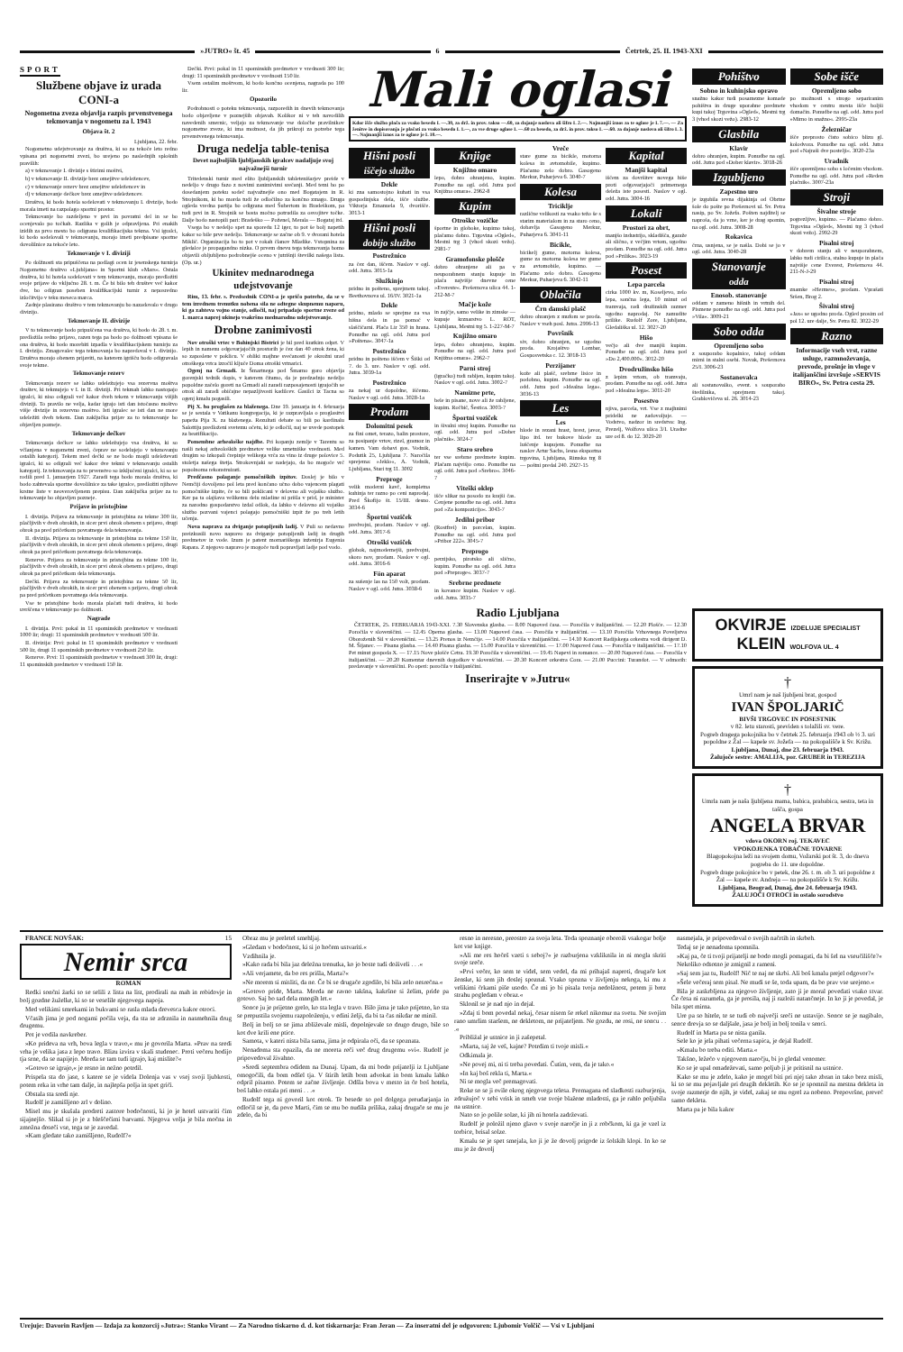»JUTRO« št. 45 6 Četrtek, 25. II. 1943-XXI
SPORT
Službene objave iz urada CONI-a
Nogometna zveza objavlja razpis prvenstvenega tekmovanja v nogometu za l. 1943
Objava št. 2
Ljubljana, 22. febr.
Nogometno udejstvovanje za društva, ki so za tekoče leto redno vpisana pri nogometni zvezi, bo urejeno po naslednjih splošnih pravilih:
a) v tekmovanje I. divizije s štirimi moštvi,
b) v tekmovanje II. divizije brez omejitve udeležencev,
c) v tekmovanje rezerv brez omejitve udeležencev in
d) v tekmovanje dečkov brez omejitve udeležencev.
Društva, ki bodo hotela sodelovati v tekmovanju I. divizije, bodo morala imeti na razpolago sportni prostor.
Tekmovanje bo razdeljeno v prvi in povratni del in se bo ocenjevalo po točkah. Razlika v golih je odpravljena. Pri enakih izidih za prvo mesto bo odigrana kvalifikacijska tekma. Vsi igralci, ki bodo sodelovali v tekmovanju, morajo imeti predpisane sportne dovolilnice za tekoče leto.
Tekmovanje v I. diviziji
Po dolžnosti sta pripuščena na podlagi ocen iz jesenskega turnirja Nogometno društvo »Ljubljana« in Sportni klub »Mars«. Ostala društva, ki bi hotela sodelovati v tem tekmovanju, morajo predložiti svoje prijave do vključno 28. t. m. Če bi bilo teh društev več kakor dve, bo odigran poseben kvalifikacijski turnir z neposredno izločitvijo v teku meseca marca.
Zadnje plasirano društvo v tem tekmovanju bo nazadovalo v drugo divizijo.
Tekmovanje II. divizije
V to tekmovanje bodo pripuščena vsa društva, ki bodo do 28. t. m. predložila redno prijavo, razen tega pa bodo po dolžnosti vpisana še ona društva, ki bodo morebiti izpadla v kvalifikacijskem turnirju za I. divizijo. Zmagovalec tega tekmovanja bo napredoval v I. divizijo. Društva morajo obenem prijaviti, na katerem igrišču bodo odigravala svoje tekme.
Tekmovanje rezerv
Tekmovanja rezerv se lahko udeležujejo vsa rezervna moštva društev, ki tekmujejo v I. in II. diviziji. Pri tekmah lahko nastopajo igralci, ki niso odigrali več kakor dveh tekem v tekmovanju višjih diviziji. To pravilo ne velja, kadar igrajo isti dan istočasno moštvo višje divizije in rezervno moštvo. Isti igralec se isti dan ne more udeležiti dveh tekem. Dan zaključka prijav za to tekmovanje bo objavljen pozneje.
Tekmovanje dečkov
Tekmovanja dečkov se lahko udeležujejo vsa društva, ki so včlanjena v nogometni zvezi, čeprav ne sodelujejo v tekmovanju ostalih kategorij. Tekem med dečki se ne bodo mogli udeleževati igralci, ki so odigrali več kakor dve tekmi v tekmovanju ostalih kategorij. Iz tekmovanja za to prvenstvo so izključeni igralci, ki so se rodili pred 1. januarjem 1927. Zaradi tega bodo morala društva, ki bodo zahtevala sportne dovolilnice za take igralce, predložiti njihove krstne liste v neoverovljenem prepisu. Dan zaključka prijav za to tekmovanje bo objavljen pozneje.
Prijave in pristojbine
I. divizija. Prijava za tekmovanje in pristojbina za tekme 300 lir, plačljivih v dveh obrokih, in sicer prvi obrok obenem s prijavo, drugi obrok pa pred pričetkom povratnega dela tekmovanja.
II. divizija. Prijava za tekmovanje in pristojbina za tekme 150 lir, plačljivih v dveh obrokih, in sicer prvi obrok obenem s prijavo, drugi obrok pa pred pričetkom povratnega dela tekmovanja.
Rezerve. Prijava za tekmovanje in pristojbina za tekme 100 lir, plačljivih v dveh obrokih, in sicer prvi obrok obenem s prijavo, drugi obrok pa pred pričetkom dela tekmovanja.
Dečki. Prijava za tekmovanje in pristojbina za tekme 50 lir, plačljivih v dveh obrokih, in sicer prvi obenem s prijavo, drugi obrok pa pred pričetkom povratnega dela tekmovanja.
Vse te pristojbine bodo morala plačati tudi društva, ki bodo uvrščena v tekmovanje po dolžnosti.
Nagrade
I. divizija. Prvi: pokal in 11 spominskih predmetov v vrednosti 1000 lir; drugi: 11 spominskih predmetov v vrednosti 500 lir.
II. divizija: Prvi: pokal in 11 spominskih predmetov v vrednosti 500 lir, drugi 11 spominskih predmetov v vrednosti 250 lir.
Rezerve. Prvi: 11 spominskih predmetov v vrednosti 300 lir, drugi: 11 spominskih predmetov v vrednosti 150 lir.
Dečki. Prvi: pokal in 11 spominskih predmetov v vrednosti 300 lir; drugi: 11 spominskih predmetov v vrednosti 150 lir.
Vsem ostalim moštvom, ki bodo končno ocenjena, nagrada po 100 lir.
Opozorilo
Podrobnosti o poteku tekmovanja, razporedih in dnevih tekmovanja bodo objavljene v poznejših objavah. Kolikor ni v teh navodilih navedenih smernic, veljajo za tekmovanje vse določbe pravilnikov nogometne zveze, ki ima možnost, da jih prikroji za potrebe tega prvenstvenega tekmovanja.
Druga nedelja table-tenisa
Devet najboljših ljubljanskih igralcev nadaljuje svoj najvažnejši turnir
Tritedenski turnir med elito ljubljanskih tabletenišarjev preide v nedeljo v drugo fazo z novimi zanimivimi srečanji. Med temi bo po dosedanjem poteku sodeč najvažnejše ono med Bogatajem in R. Strojnikom, ki bo morda tudi že odločilno za končno zmago. Druga ogleda vredna partija bo odigrana med Šubertom in Bradeškom, pa tudi prvi in R. Strojnik se bosta močno potrudila za osvojitev točke. Dalje bodo nastopili pari: Bradeško — Poženel, Merala — Bogataj itd.
Vsega bo v nedeljo spet na sporedu 12 iger, to pot še bolj napetih kakor so bile prve nedeljo. Tekmovanje se začne ob 9. v dvorani hotela Miklič. Organizacija bo to pot v rokah članov Mladike. Vstopnina za gledalce je propagandno nizka. O prvem dnevu tega tekmovanja bomo objavili obljubljeno podrobnejše oceno v jutrišnji številki našega lista. (Op. ur.)
Ukinitev mednarodnega udejstvovanje
Rim, 13. febr. s. Predsednik CONI-a je spričo potrebe, da se v tem izrednem trenutku nobena sila ne odtegne skupnemu naporu, ki ga zahteva vojno stanje, odločil, naj pripadajo sportne zveze od 1. marca naprej ukinejo vsakršno mednarodno udejstvovanje.
Drobne zanimivosti
Nov otroški vrtec v Bohinjski Bistrici je bil pred kratkim odprt. V lepih in namenu odgovarjajočih prostorih je čez dan 40 otrok žena, ki so zaposlene v poklicu. V obliki majhne svečanosti je okrožni urad otroškega vrtca izročil ključe Doma otroški vrtnarici.
Ogenj na Grmadi. Iz Šmartnega pod Šmarno goro objavlja gorenjski tednik dopis, v katerem čitamo, da je predzadnjo nedeljo popoldne začelo goreti na Grmadi ali zaradi razposajenosti igrajočih se otrok ali zaradi običajne nepazljivosti kadilcev. Gasilci iz Tacna so ogenj kmalu pogasili.
Pij X. bo proglašen za blaženega. Dne 19. januarja in 4. februarja se je sestala v Vatikanu kongregacija, ki je razpravljala o proglasitvi papeža Pija X. za blaženega. Rezultati debate so bili po kardinalu Salottiju predloženi svetemu očetu, ki je odločil, naj se uvede postopek za beatifikacijo.
Pomembne arheološke najdbe. Pri kopanju zemlje v Tarentu so našli nekaj arheoloških predmetov velike umetniške vrednosti. Med drugim so izkopali črepinje velikega vrča za vino iz druge polovice 5. stoletja našega štetja. Strokovnjaki se nadejajo, da bo mogoče vrč popolnoma rekonstruirati.
Predčasno polaganje pomočniških izpitov. Doslej je bilo v Nemčiji dovoljeno pol leta pred končano učno dobo vajencem plagati pomočniške izpite, če so bili poklicani v delovno ali vojaško službo. Ker pa ta olajšava velikemu delu mladine ni prišla v prid, je minister za narodno gospodarstvo izdal odlok, da lahko v delovno ali vojaško službo pozvani vajenci polagajo pomočniški izpit že po treh letih učenja.
Nova naprava za dviganje potopljenih ladij. V Puli so nedavno preizkusili novo napravo za dviganje potopljenih ladij in drugih predmetov iz vode. Izum je patent mornariškega inženirja Eugenia Rapara. Z njegovo napravo je mogoče tudi popravljati ladje pod vodo.
Mali oglasi
Kdor išče službo plača za vsako besedo L —.30, za drž. in prov. takso —.60, za dajanje naslova ali šifro L 2.—. Najmanjši iznos za te oglase je L 7.—. — Za ženitve in dopisovanja je plačati za vsako besedo L 1.—, za vse druge oglase L —.60 za besedo, za drž. in prov. takso L —.60. za dajanje naslova ali šifro L 3.—. Najmanjši iznos za te oglase je L 10.—.
Hišni posli
iščejo službo
Dekle
ki zna samostojno kuhati in vsa gospodinjska dela, išče službe. Viktorja Emanuela 9, dvorišče. 3013-1
Hišni posli
dobijo službo
Postrežnico
za čez dan, iščem. Naslov v ogl. odd. Jutra. 3015-1a
Služkinjo
pridno in pošteno, sprejmem takoj. Beethovnova ul. 16/IV. 3021-1a
Dekle
pridno, mlado se sprejme za vsa hišna dela in pa pomoč v slaščičarni. Plača Lir 350 in hrana. Ponudbe na ogl. odd. Jutra pod »Poštena«. 3047-1a
Postrežnico
pridno in pošteno iščem v Šiški od 7. do 3. ure. Naslov v ogl. odd. Jutra. 3039-1a
Postrežnico
za nekaj ur dopoldne, iščemo. Naslov v ogl. odd. Jutra. 3028-1a
Prodam
Dolomitni pesek
za fini omet, terazo, balin prostore, za posipanje vrtov, rizel, gramoz in kamen. Vam dobavi gos. Vodnik, Podutik 25, Ljubljana 7. Naročila sprejema: »Jeklo«, A. Vodnik, Ljubljana, Stari trg 11. 3002
Preproge
velik moderni kavč, kompletna kuhinja ter razno po ceni naprodaj. Pred Škofijo št. 15/III. desno. 3034-6
Športni voziček
predvojni, prodam. Naslov v ogl. odd. Jutra. 3017-6
Otroški voziček
globok, najmodernejši, predvojni, skoro nov, prodam. Naslov v ogl. odd. Jutra. 3016-6
Fön aparat
za sušenje las na 150 volt, prodam. Naslov v ogl. odd. Jutra. 3038-6
Knjige
Knjižno omaro
lepo, dobro ohranjeno, kupim. Ponudbe na ogl. odd. Jutra pod Knjižna omara«. 2962-8
Kupim
Otroške vozičke
športne in globoke, kupimo takoj, plačamo dobro. Trgovina »Ogled«, Mestni trg 3 (vhod skozi vežo). 2981-7
Gramofonske plošče
dobro ohranjene ali pa v neuporabnem stanju kupuje in plača najvišje dnevne cene »Evereste«. Prešernova ulica 44. 1-212-M-7
Mačje kože
in zajčje, samo velike in zimske — kupuje krznarstvo L. ROT, Ljubljana, Mestni trg 5. 1-227-M-7
Knjižno omaro
lepo, dobro ohranjeno, kupim. Ponudbe na ogl. odd. Jutra pod Knjižna omara«. 2962-7
Parni stroj
(igračko) tudi rabljen, kupim takoj. Naslov v ogl. odd. Jutra. 3002-7
Namizne prte,
bele in pisane, nove ali že rabljene, kupim. Ročbič, Šestica. 3003-7
Športni voziček
in šivalni stroj kupim. Ponudbe na ogl. odd. Jutra pod »Dober plačnik«. 3024-7
Staro srebro
ter vse srebrne predmete kupim. Plačam najvišjo ceno. Ponudbe na ogl. odd. Jutra pod »Srebro«. 3046-7
Viteški oklep
išče slikar na posodo za krajši čas. Cenjene ponudbe na ogl. odd. Jutra pod »Za kompozicijo«. 3043-7
Jedilni pribor
(Rostfrei) in porcelan, kupim. Ponudbe na ogl. odd. Jutra pod »Pribor 222«. 3045-7
Preprogo
perzijsko, pirotsko ali slično, kupim. Ponudbe na ogl. odd. Jutra pod »Preproge«. 3037-7
Srebrne predmete
in kovance kupim. Naslov v ogl. odd. Jutra. 3035-7
Vreče
stare gume za bicikle, motorna kolesa in avtomobile, kupimo. Plačamo zelo dobro. Gasogeno Merkur, Puharjeva 6. 3040-7
Kolesa
Tricikljе
različne velikosti za vsako težo še s starim materialom in za staro ceno, dobavlja Gasogeno Merkur, Puharjeva 6. 3041-11
Bicikle,
bicikelj gume, motorna kolesa, gume za motorna kolesa ter gume za avtomobile, kupimo. — Plačamo zelo dobro. Gasogeno Merkur, Puharjeva 6. 3042-11
Oblačila
Črn damski plašč
dobro ohranjen z mufom se proda. Naslov v vseh posl. Jutra. 2996-13
Površnik
siv, dobro ohranjen, se ugodno proda. Krojaštvo Lombar, Gosposvetska c. 12. 3018-13
Perzijaner
kože ali plašč, srebrne lisice in podobno, kupim. Ponudbe na ogl. odd. Jutra pod »Idealna lega«. 3036-13
Les
Les
hlode in rezani hrast, brest, javor, lipo itd. ter bukove hlode za luščenje kupujem. Ponudbe na naslov Artur Sachs, lesna eksportna trgovina, Ljubljana, Rimska trg 8 — poštni predal 240. 2927-15
Kapital
Manjši kapital
iščem za dovršitev novega hiše proti odgovarjajoči primernega deleža iste posesti. Naslov v ogl. odd. Jutra. 3004-16
Lokali
Prostori za obrt,
manjšo industrijo, skladišča, garaže ali slično, z večjim vrtom, ugodno prodam. Ponudbe na ogl. odd. Jutra pod »Prilika«. 3023-19
Posest
Lepa parcela
cirka 1000 kv. m, Koseljevo, zelo lepa, sončna lega, 10 minut od tramvaja, radi družinskih razmer ugodno naprodaj. Ne zamudite prilike. Rudolf Zore, Ljubljana, Gledališka ul. 12. 3027-20
Hišo
večjo ali dve manjši kupim. Ponudbe na ogl. odd. Jutra pod »Do 2,400.000«. 3012-20
Dvodružinsko hišo
z lepim vrtom, ob tramvaju, prodam. Ponudbe na ogl. odd. Jutra pod »Idealna lega«. 3011-20
Posestvo
njiva, parcela, vrt. Vse z majhnimi pridelki ne zadovoljuje. — Vodstvo, nadzor in sredstva: Ing. Prezelj, Wolfova ulica 3/I. Uradne ure od 8. do 12. 3029-20
Pohištvo
Sobno in kuhinjsko opravo
snažno kakor tudi posamezne komade pohištva in druge uporabne predmete kupi takoj Trgovina »Ogled«, Mestni trg 3 (vhod skozi vežo). 2983-12
Glasbila
Klavir
dobro ohranjen, kupim. Ponudbe na ogl. odd. Jutra pod »Dober klavir«. 3018-26
Izgubljeno
Zapestno uro
je izgubila revna dijakinja od Obrtne šole do pošte po Prešernovi ul. Sv. Petra nasip, po Sv. Jožefa. Pošten najditelj se naproša, da jo vrne, ker je drag spomin, na ogl. odd. Jutra. 3008-28
Rokavica
črna, usnjena, se je našla. Dobi se jo v ogl. odd. Jutra. 3040-28
Stanovanje
odda
Enosob. stanovanje
oddam v zameno hišnih in vrtnih del. Pismene ponudbe na ogl. odd. Jutra pod »Vila«. 3009-21
Sobo odda
Opremljeno sobo
z souporabo kopalnice, takoj oddam mirni in stalni osebi. Novak, Prešernova 25/I. 3006-23
Sostanovalca
ali sostanovalko, event. s souporabo štedilnika, sprejmem takoj. Grablovičeva ul. 26. 3014-23
Sobe išče
Opremljeno sobo
po možnosti s strogo separiranim vhodom v centru mesta išče boljši domačin. Ponudbe na ogl. odd. Jutra pod »Mirno in snažno«. 2995-23a
Železničar
išče preprosto čisto sobico blizu gl. kolodvora. Ponudbe na ogl. odd. Jutra pod »Najraši dve postelji«. 3020-23a
Uradnik
išče opremljeno sobo s ločenim vhodom. Ponudbe na ogl. odd. Jutra pod »Reden plačnik«. 3007-23a
Stroji
Šivalne stroje
pogrezljive, kupimo. — Plačamo dobro. Trgovina »Ogled«, Mestni trg 3 (vhod skozi vežo). 2992-29
Pisalni stroj
v dobrem stanju ali v neuporabnem, lahko tudi cirilica, stalno kupuje in plača najvišje cene Everest, Prešernova 44. 211-N-J-29
Pisalni stroj
znamke »Hermes«, prodam. Vprašati Sršen, Brog 2.
Šivalni stroj
»Jax« se ugodno proda. Ogled prosim od pol 12. ure dalje, Sv. Petra 82. 3022-29
Razno
Informacije vseh vrst, razne usluge, razmnoževanja, prevode, prošnje in vloge v italijanščini izvršuje »SERVIS BIRO«, Sv. Petra cesta 29.
Radio Ljubljana
ČETRTEK, 25. FEBRUARJA 1943-XXI. 7.30 Slovenska glasba. — 8.00 Napoved časa. — Poročila v italijanščini. — 12.20 Plošče. — 12.30 Poročila v slovenščini. — 12.45 Operna glasba. — 13.00 Napoved časa. — Poročila v italijanščini. — 13.10 Poročila Vrhovnega Poveljstva Oboroženih Sil v slovenščini. — 13.25 Prenos iz Nemčije. — 14.00 Poročila v italijanščini. — 14.10 Koncert Radijskega orkestra vodi dirigent D. M. Šijanec. — Pisana glasba. — 14.40 Pisana glasba. — 15.00 Poročila v slovenščini. — 17.00 Napoved časa. — Poročila v italijanščini. — 17.10 Pet minut gospoda X. — 17.15 Nove plošče Cetra. 19.30 Poročila v slovenščini. — 19.45 Napevi in romance. — 20.00 Napoved časa. — Poročila v italijanščini. — 20.20 Komentar dnevnih dogodkov v slovenščini. — 20.30 Koncert orkestra Cora. — 21.00 Puccini: Turandot. — V odmorih: predavanje v slovenščini. Po operi: poročila v italijanščini.
Inserirajte v »Jutru«
OKVIRJE IZDELUJE SPECIALIST KLEIN WOLFOVA UL. 4
†
Umrl nam je naš ljubljeni brat, gospod
IVAN ŠPOLJARIČ
BIVŠI TRGOVEC IN POSESTNIK
v 82. letu starosti, previden s tolažili sv. vere.
Pogreb dragega pokojnika bo v četrtek 25. februarja 1943 ob ½ 3. uri popoldne z Žal — kapele sv. Jožefa — na pokopališče k Sv. Križu.
Ljubljana, Dunaj, dne 23. februarja 1943.
Žalujoče sestre: AMALIJA, por. GRUBER in TEREZIJA
†
Umrla nam je naša ljubljena mama, babica, prababica, sestra, teta in tašča, gospa
ANGELA BRVAR
vdova OKORN roj. TEKAVEC
VPOKOJENKA TOBAČNE TOVARNE
Blagopokojna leži na svojem domu, Vožarski pot št. 3, do dneva pogreba do 11. ure dopoldne.
Pogreb drage pokojnice bo v petek, dne 26. t. m. ob 3. uri popoldne z Žal — kapele sv. Andreja — na pokopališče k Sv. Križu.
Ljubljana, Beograd, Dunaj, dne 24. februarja 1943.
ŽALUJOČI OTROCI in ostalo sorodstvo
FRANCE NOVŠAK: 15
Nemir srca
ROMAN
Redki sončni žarki so se selili z lista na list, prodirali na mah in robidovje in bolj gozdne žuželke, ki so se veselile njegovega napoja.
Med velikimi smrekami in bukvami so rasla mlada drevesca kakor otroci.
Včasih jima je pod nogami počila veja, da sta se zdrznila in nasmehnila drug drugemu.
Pot je vodila navkreber.
»Ko prideva na vrh, bova legla v travo,« mu je govorila Marta. »Prav na sredi vrha je velika jasa z lepo travo. Blizu izvira v skali studenec. Proti večeru hodijo tja srne, da se napijejo. Morda se tam tudi igrajo, kaj mislite?«
»Gotovo se igrajo,« je resno in nežno potrdil.
Prispela sta do jase, s katere se je videla Dolenja vas v vsej svoji ljubkosti, potem reka in vrhe tam dalje, in najlepša polja in spet griči.
Obstala sta sredi nje.
Rudolf je zamišljeno zrl v dolino.
Misel mu je skušala prodreti zastore bodočnosti, ki jo je hotel ustvariti čim sijajnejšo. Slikal si jo je z bleščečimi barvami. Njegova volja je bila močna in zmožna doseči vse, tega se je zavedal.
»Kam gledate tako zamišljeno, Rudolf?«
Obraz mu je preletel smehljaj.
»Gledam v bodočnost, ki si jo hočem ustvariti.«
Vzdihnila je.
»Kako rada bi bila jaz deležna trenutka, ko jo boste tudi doživeli . . .«
»Ali verjamete, da bo res prišla, Marta?«
»Ne morem si misliti, da ne. Če bi se drugače zgodilo, bi bila zelo nesrečna.«
»Gotovo pride, Marta. Morda ne ravno takšna, kakršne si želim, pride pa gotovo. Saj bo sad dela mnogih let.«
Sonce ju je prijetno grelo, ko sta legla v travo. Bilo jima je tako prijetno, ko sta se prepustila svojemu razpoloženju, v edini želji, da bi ta čas nikdar ne minil.
Bolj in bolj so se jima zbliževale misli, dopolnjevale so drugo drugo, bile so kot dve krili ene ptice.
Samota, v kateri nista bila sama, jima je odpirala oči, da se spoznata.
Nenadoma sta opazila, da ne moreta reči več drug drugemu »vi«. Rudolf je pripovedoval živahno.
»Sredi septembra odidem na Dunaj. Upam, da mi bodo prijatelji iz Ljubljane omogočili, da bom odšel tja. V štirih letih bom advokat in bom kmalu lahko odpril pisarno. Potem se začne življenje. Odšla bova v mesto in če boš hotela, boš lahko ostala pri meni . . .«
Rudolf tegа ni govoril kot otrok. Te besede so pol dolgega preudarjanja in odločil se je, da pove Marti, čim se mu bo nudila prilika, zakaj drugače se mu je zdelo, da bi
resno in neresno, preostro za svoja leta. Toda spoznanje oboroži vsakogar bolje kot vse knjige.
»Ali me res hočeš vzeti s seboj?« je razburjena vzkliknila in ni mogla skriti svoje sreče.
»Prvi večer, ko sem te videl, sem vedel, da mi prihajaš naproti, drugače kot ženske, ki sem jih doslej spoznal. Vsako spozna v življenju nekoga, ki mu z velikimi črkami piše usodo. Če mi jo bi pisala tvoja nedolžnost, potem ji brez strahu pogledam v obraz.«
Sklonil se je nad njo in dejal.
»Zdaj ti bom povedal nekaj, česar nisem še rekel nikomur na svetu. Ne svojim rano umrlim staršem, ne dekletom, ne prijateljem. Ne gozdu, ne rosi, ne soncu . . .«
Približal je ustnice in ji zašepetal.
»Marta, saj že veš, kajne? Potrdim ti tvoje misli.«
Odkimala je.
»Ne povej mi, ni ti treba povedati. Čutim, vem, da je tako.«
»In kaj boš rekla ti, Marta.«
Ni se mogla več premagovati.
Roke so se ji ovile okrog njegovega telesa. Premagana od sladkosti razburjenja, združujoč v sebi vrisk in smeh vse svoje blažene mladosti, ga je rahlo poljubila na ustnice.
Nato so jo polile solze, ki jih ni hotela zadrževati.
Rudolf je položil njeno glavo v svoje naročje in ji z robčkom, ki ga je vzel iz torbice, brisal solze.
Kmalu se je spet smejala, ko ji je že dovolj prigode iz šolskih klopi. In ko se mu je že dovolj
nasmejala, je pripovedoval o svojih načrtih in skrbeh.
Tedaj se je nenadoma spomnila.
»Kaj pa, če ti tvoji prijatelji ne bodo mogli pomagati, da bi šel na vseučilišče?«
Nekoliko odsotno je zmignil z rameni.
»Saj sem jaz tu, Rudolf! Nič te naj ne skrbi. Ali boš kmalu prejel odgovor?«
»Šele večeraj sem pisal. Ne mudi se še, toda upam, da bo prav vse urejeno.«
Bila je zaskrbljena za njegovo življenje, zato ji je moral povedati vsako stvar. Če česa ni razumela, ga je prosila, naj ji razloži natančneje. In ko ji je povedal, je bila spet mirna.
Ure pa so hitele, te se tudi ob največji sreči ne ustavijo. Sonce se je nagibalo, sence drevja so se daljšale, jasa je bolj in bolj tonila v senci.
Rudolf in Marta pa se nista ganila.
Sele ko je jela pihati večerna sapica, je dejal Rudolf.
»Kmalu bo treba oditi. Marta.«
Takšno, ležečo v njegovem naročju, bi jo gledal venomer.
Ko se je upal omadeževati, samo poljub ji je pritisnil na ustnice.
Kako se mu je zdelo, kako je mogel biti pri njej tako zbran in tako brez misli, ki so se mu pojavljale pri drugih dekletih. Ko se je spomnil na mestna dekleta in svoje razmerje do njih, je videl, zakaj se mu ogrel za nobeno. Prepovršne, preveč samo dekleta.
Marta pa je bila kakor
Urejuje: Davorin Ravljen — Izdaja za konzorcij »Jutra«: Stanko Virant — Za Narodno tiskarno d. d. kot tiskarnarja: Fran Jeran — Za inseratni del je odgovoren: Ljubomir Volčič — Vsi v Ljubljani